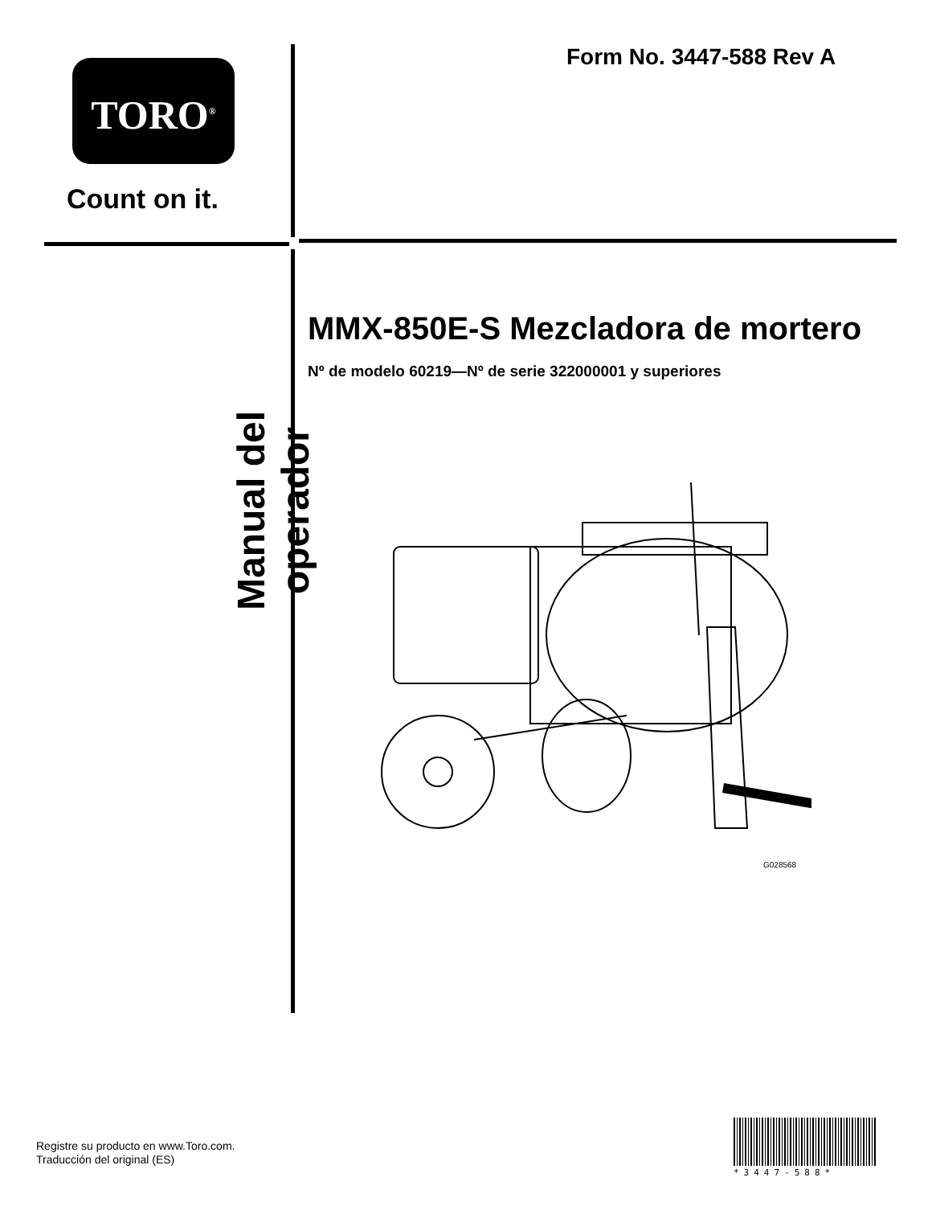TORO<sup>®</sup>
Count on it.
Form No. 3447-588 Rev A
Manual del operador
MMX-850E-S Mezcladora de mortero
Nº de modelo 60219—Nº de serie 322000001 y superiores
G028568
Registre su producto en www.Toro.com.
Traducción del original (ES)
*3447-588*